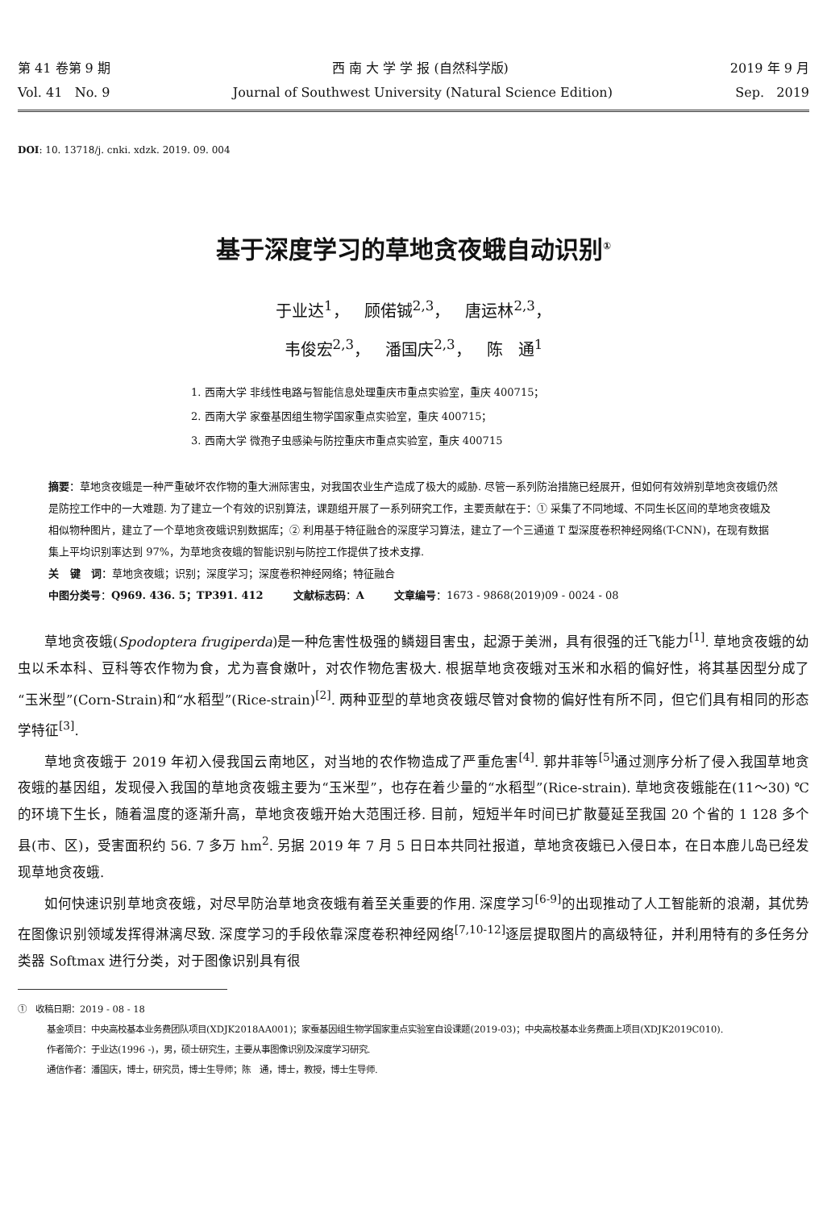第 41 卷第 9 期 西 南 大 学 学 报 (自然科学版) 2019 年 9 月
Vol. 41 No. 9 Journal of Southwest University (Natural Science Edition) Sep. 2019
DOI: 10. 13718/j. cnki. xdzk. 2019. 09. 004
基于深度学习的草地贪夜蛾自动识别<sup>①</sup>
于业达<sup>1</sup>， 顾偌铖<sup>2,3</sup>， 唐运林<sup>2,3</sup>，
韦俊宏<sup>2,3</sup>， 潘国庆<sup>2,3</sup>， 陈 通<sup>1</sup>
1. 西南大学 非线性电路与智能信息处理重庆市重点实验室，重庆 400715；
2. 西南大学 家蚕基因组生物学国家重点实验室，重庆 400715；
3. 西南大学 微孢子虫感染与防控重庆市重点实验室，重庆 400715
摘要：草地贪夜蛾是一种严重破坏农作物的重大洲际害虫，对我国农业生产造成了极大的威胁. 尽管一系列防治措施已经展开，但如何有效辨别草地贪夜蛾仍然是防控工作中的一大难题. 为了建立一个有效的识别算法，课题组开展了一系列研究工作，主要贡献在于：① 采集了不同地域、不同生长区间的草地贪夜蛾及相似物种图片，建立了一个草地贪夜蛾识别数据库；② 利用基于特征融合的深度学习算法，建立了一个三通道 T 型深度卷积神经网络(T-CNN)，在现有数据集上平均识别率达到 97%，为草地贪夜蛾的智能识别与防控工作提供了技术支撑.
关 键 词：草地贪夜蛾；识别；深度学习；深度卷积神经网络；特征融合
中图分类号：Q969. 436. 5；TP391. 412 文献标志码：A 文章编号：1673 - 9868(2019)09 - 0024 - 08
草地贪夜蛾(Spodoptera frugiperda)是一种危害性极强的鳞翅目害虫，起源于美洲，具有很强的迁飞能力<sup>[1]</sup>. 草地贪夜蛾的幼虫以禾本科、豆科等农作物为食，尤为喜食嫩叶，对农作物危害极大. 根据草地贪夜蛾对玉米和水稻的偏好性，将其基因型分成了“玉米型”(Corn-Strain)和“水稻型”(Rice-strain)<sup>[2]</sup>. 两种亚型的草地贪夜蛾尽管对食物的偏好性有所不同，但它们具有相同的形态学特征<sup>[3]</sup>.
草地贪夜蛾于 2019 年初入侵我国云南地区，对当地的农作物造成了严重危害<sup>[4]</sup>. 郭井菲等<sup>[5]</sup>通过测序分析了侵入我国草地贪夜蛾的基因组，发现侵入我国的草地贪夜蛾主要为“玉米型”，也存在着少量的“水稻型”(Rice-strain). 草地贪夜蛾能在(11～30) ℃的环境下生长，随着温度的逐渐升高，草地贪夜蛾开始大范围迁移. 目前，短短半年时间已扩散蔓延至我国 20 个省的 1 128 多个县(市、区)，受害面积约 56. 7 多万 hm<sup>2</sup>. 另据 2019 年 7 月 5 日日本共同社报道，草地贪夜蛾已入侵日本，在日本鹿儿岛已经发现草地贪夜蛾.
如何快速识别草地贪夜蛾，对尽早防治草地贪夜蛾有着至关重要的作用. 深度学习<sup>[6-9]</sup>的出现推动了人工智能新的浪潮，其优势在图像识别领域发挥得淋漓尽致. 深度学习的手段依靠深度卷积神经网络<sup>[7,10-12]</sup>逐层提取图片的高级特征，并利用特有的多任务分类器 Softmax 进行分类，对于图像识别具有很
① 收稿日期：2019 - 08 - 18
基金项目：中央高校基本业务费团队项目(XDJK2018AA001)；家蚕基因组生物学国家重点实验室自设课题(2019-03)；中央高校基本业务费面上项目(XDJK2019C010).
作者简介：于业达(1996 -)，男，硕士研究生，主要从事图像识别及深度学习研究.
通信作者：潘国庆，博士，研究员，博士生导师；陈 通，博士，教授，博士生导师.